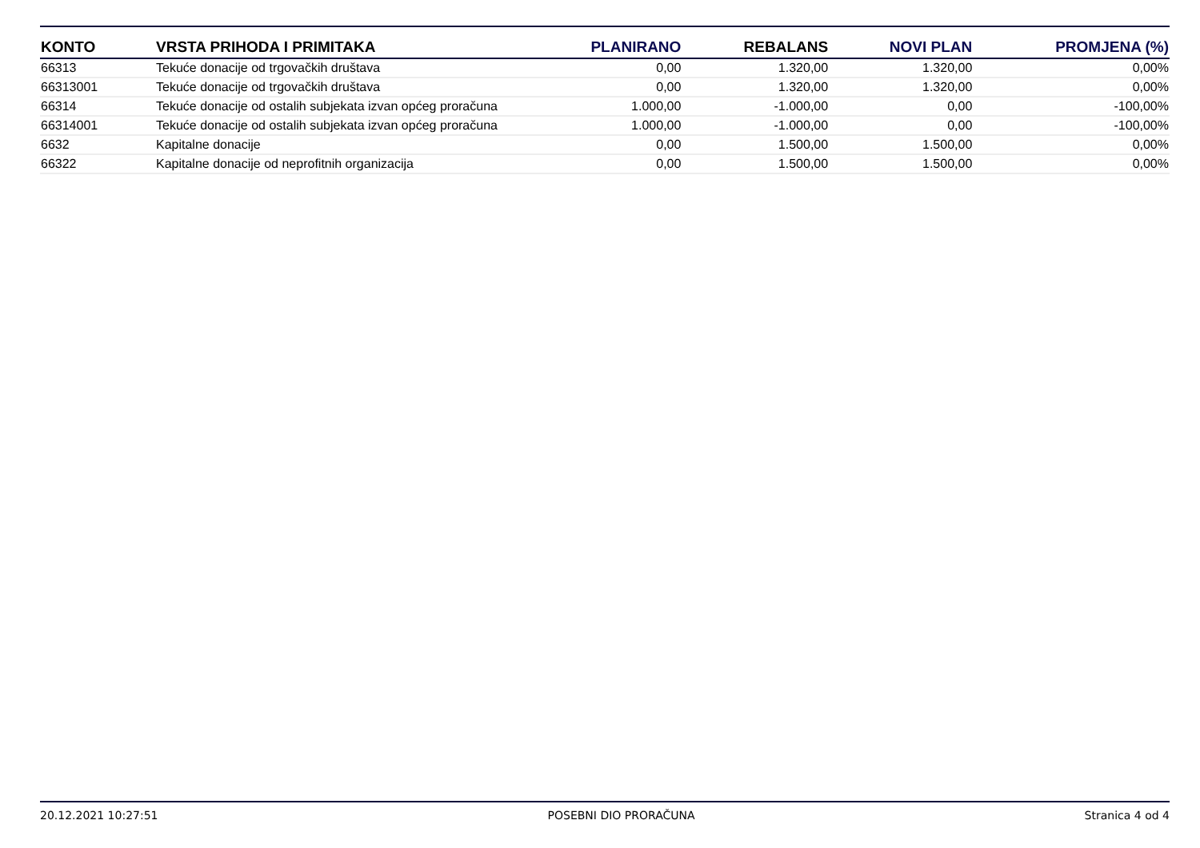| KONTO | VRSTA PRIHODA I PRIMITAKA | PLANIRANO | REBALANS | NOVI PLAN | PROMJENA (%) |
| --- | --- | --- | --- | --- | --- |
| 66313 | Tekuće donacije od trgovačkih društava | 0,00 | 1.320,00 | 1.320,00 | 0,00% |
| 66313001 | Tekuće donacije od trgovačkih društava | 0,00 | 1.320,00 | 1.320,00 | 0,00% |
| 66314 | Tekuće donacije od ostalih subjekata izvan općeg proračuna | 1.000,00 | -1.000,00 | 0,00 | -100,00% |
| 66314001 | Tekuće donacije od ostalih subjekata izvan općeg proračuna | 1.000,00 | -1.000,00 | 0,00 | -100,00% |
| 6632 | Kapitalne donacije | 0,00 | 1.500,00 | 1.500,00 | 0,00% |
| 66322 | Kapitalne donacije od neprofitnih organizacija | 0,00 | 1.500,00 | 1.500,00 | 0,00% |
20.12.2021 10:27:51 POSEBNI DIO PRORAČUNA Stranica 4 od 4